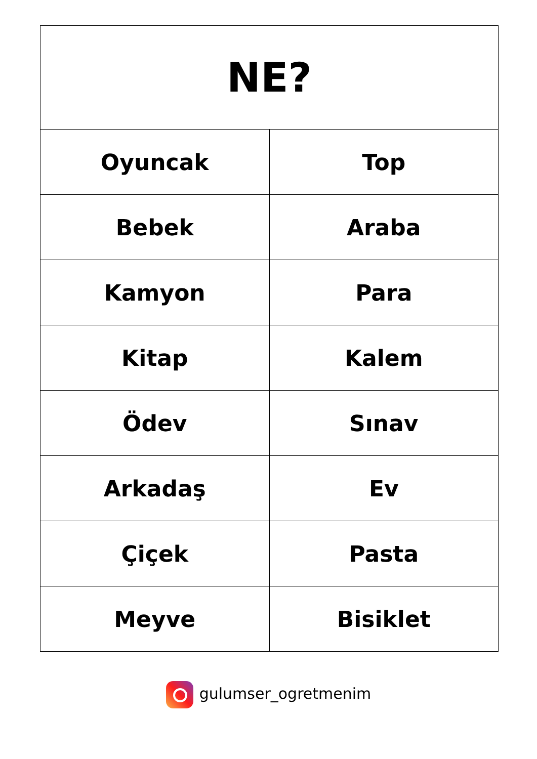| NE? | |
| --- | --- |
| Oyuncak | Top |
| Bebek | Araba |
| Kamyon | Para |
| Kitap | Kalem |
| Ödev | Sınav |
| Arkadaş | Ev |
| Çiçek | Pasta |
| Meyve | Bisiklet |
gulumser_ogretmenim